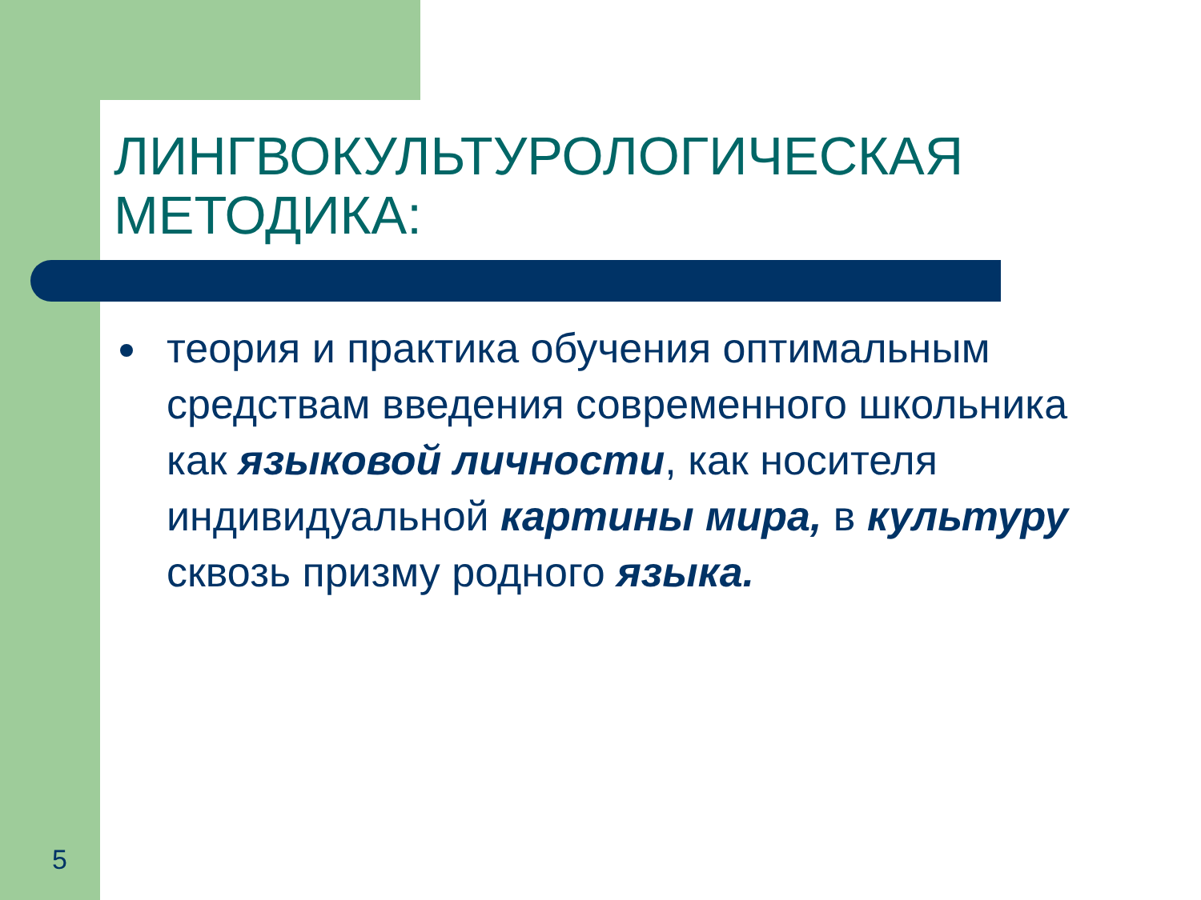ЛИНГВОКУЛЬТУРОЛОГИЧЕСКАЯ
МЕТОДИКА:
теория и практика обучения оптимальным средствам введения современного школьника как языковой личности, как носителя индивидуальной картины мира, в культуру сквозь призму родного языка.
5